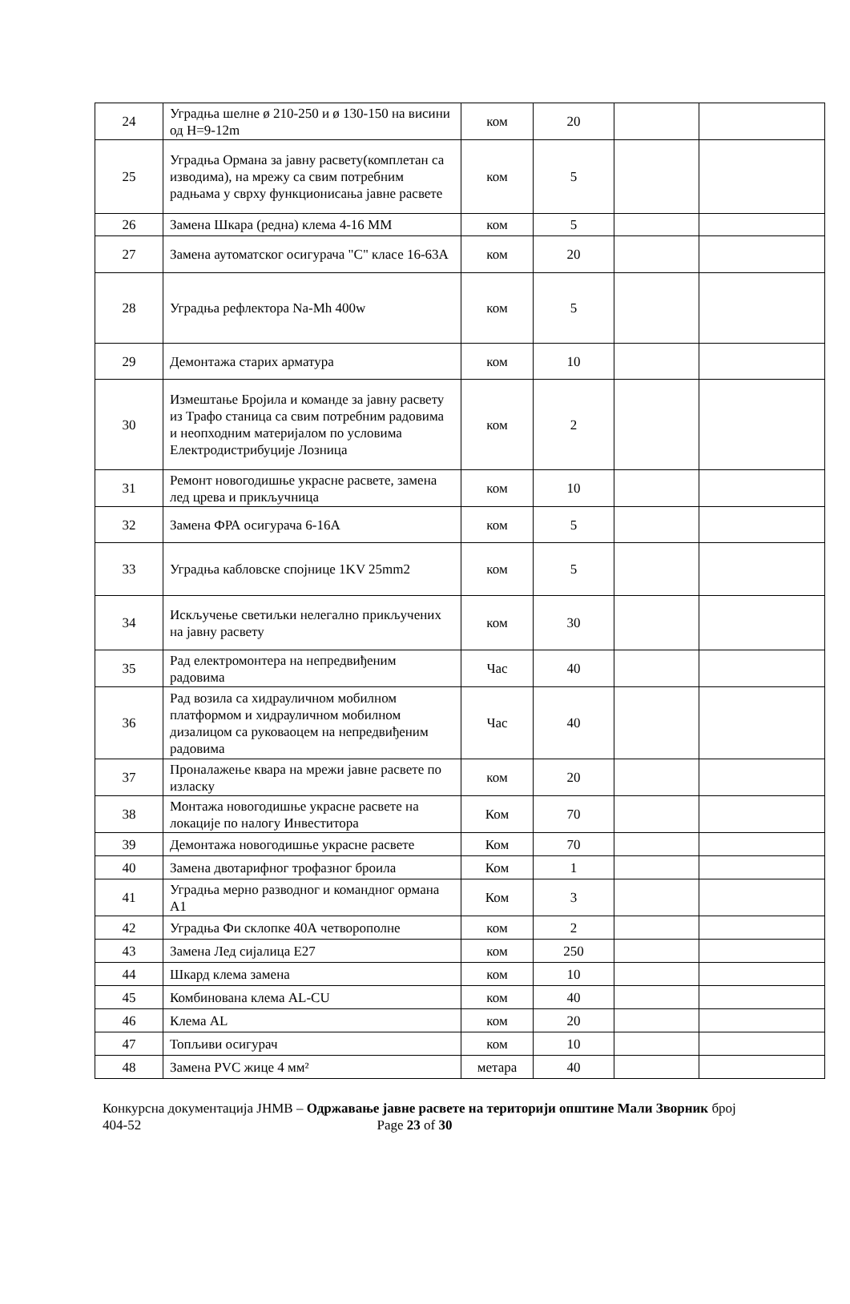| 24 | Уградња шелне ø 210-250 и ø 130-150 на висини од H=9-12m | ком | 20 | | |
| 25 | Уградња Ормана за јавну расвету(комплетан са изводима), на мрежу са свим потребним радњама у сврху функционисања јавне расвете | ком | 5 | | |
| 26 | Замена Шкара (редна) клема 4-16 ММ | ком | 5 | | |
| 27 | Замена аутоматског осигурача "C" класе 16-63А | ком | 20 | | |
| 28 | Уградња рефлектора Na-Mh 400w | ком | 5 | | |
| 29 | Демонтажа старих арматура | ком | 10 | | |
| 30 | Измештање Бројила и команде за јавну расвету из Трафо станица са свим потребним радовима и неопходним материјалом по условима Електродистрибуције Лозница | ком | 2 | | |
| 31 | Ремонт новогодишње украсне расвете, замена лед црева и прикључница | ком | 10 | | |
| 32 | Замена ФРА осигурача 6-16А | ком | 5 | | |
| 33 | Уградња кабловске спојнице 1KV 25mm2 | ком | 5 | | |
| 34 | Искључење светиљки нелегално прикључених на јавну расвету | ком | 30 | | |
| 35 | Рад електромонтера на непредвиђеним радовима | Час | 40 | | |
| 36 | Рад возила са хидрауличном мобилном платформом и хидрауличном мобилном дизалицом са руковаоцем на непредвиђеним радовима | Час | 40 | | |
| 37 | Проналажење квара на мрежи јавне расвете по изласку | ком | 20 | | |
| 38 | Монтажа новогодишње украсне расвете на локације по налогу Инвеститора | Ком | 70 | | |
| 39 | Демонтажа новогодишње украсне расвете | Ком | 70 | | |
| 40 | Замена двотарифног трофазног броила | Ком | 1 | | |
| 41 | Уградња мерно разводног и командног ормана А1 | Ком | 3 | | |
| 42 | Уградња Фи склопке 40А четворополне | ком | 2 | | |
| 43 | Замена Лед сијалица Е27 | ком | 250 | | |
| 44 | Шкард клема замена | ком | 10 | | |
| 45 | Комбинована клема AL-CU | ком | 40 | | |
| 46 | Клема AL | ком | 20 | | |
| 47 | Топљиви осигурач | ком | 10 | | |
| 48 | Замена PVC жице 4 мм² | метара | 40 | | |
Конкурсна документација ЈНМВ – Одржавање јавне расвете на територији општине Мали Зворник број 404-52 Page 23 of 30